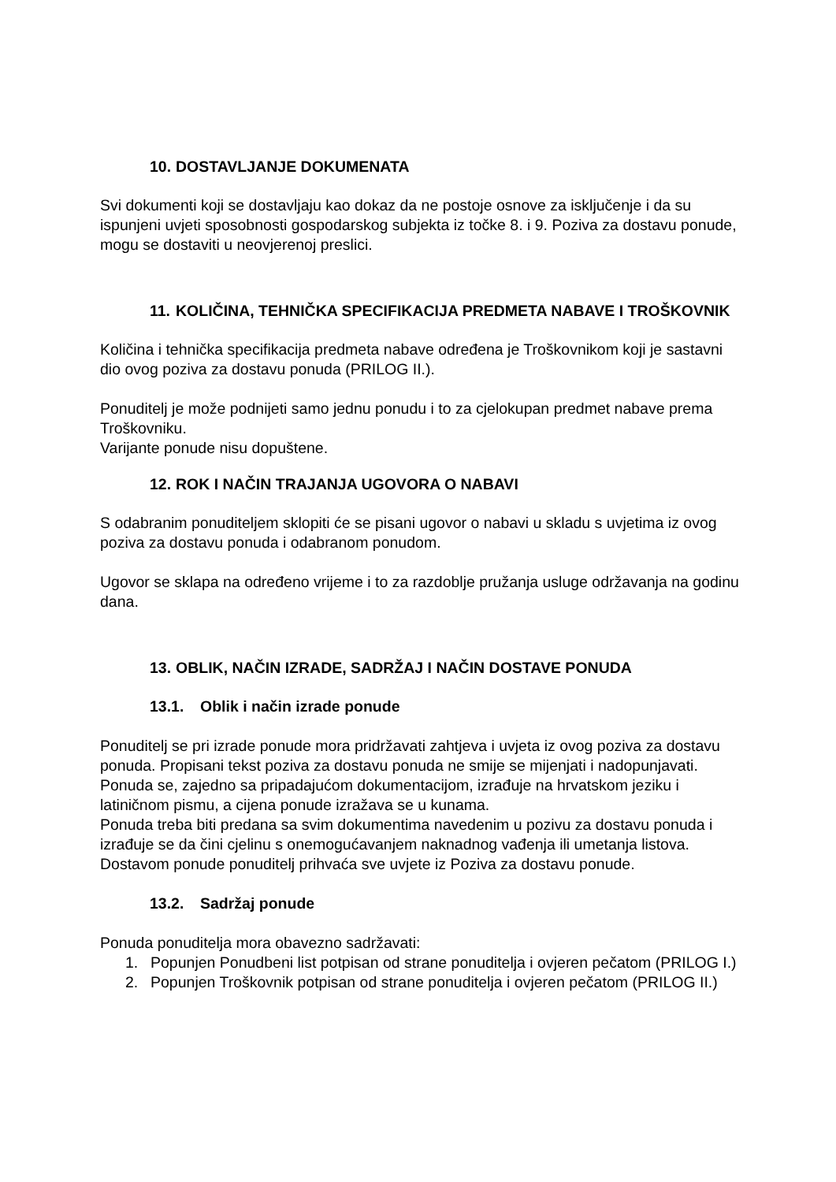10. DOSTAVLJANJE DOKUMENATA
Svi dokumenti koji se dostavljaju kao dokaz da ne postoje osnove za isključenje i da su ispunjeni uvjeti sposobnosti gospodarskog subjekta iz točke 8. i 9. Poziva za dostavu ponude, mogu se dostaviti u neovjerenoj preslici.
11. KOLIČINA, TEHNIČKA SPECIFIKACIJA PREDMETA NABAVE I TROŠKOVNIK
Količina i tehnička specifikacija predmeta nabave određena je Troškovnikom koji je sastavni dio ovog poziva za dostavu ponuda (PRILOG II.).
Ponuditelj je može podnijeti samo jednu ponudu i to za cjelokupan predmet nabave prema Troškovniku.
Varijante ponude nisu dopuštene.
12. ROK I NAČIN TRAJANJA UGOVORA O NABAVI
S odabranim ponuditeljem sklopiti će se pisani ugovor o nabavi u skladu s uvjetima iz ovog poziva za dostavu ponuda i odabranom ponudom.
Ugovor se sklapa na određeno vrijeme i to za razdoblje pružanja usluge održavanja na godinu dana.
13. OBLIK, NAČIN IZRADE, SADRŽAJ I NAČIN DOSTAVE PONUDA
13.1. Oblik i način izrade ponude
Ponuditelj se pri izrade ponude mora pridržavati zahtjeva i uvjeta iz ovog poziva za dostavu ponuda. Propisani tekst poziva za dostavu ponuda ne smije se mijenjati i nadopunjavati.
Ponuda se, zajedno sa pripadajućom dokumentacijom, izrađuje na hrvatskom jeziku i latiničnom pismu, a cijena ponude izražava se u kunama.
Ponuda treba biti predana sa svim dokumentima navedenim u pozivu za dostavu ponuda i izrađuje se da čini cjelinu s onemogućavanjem naknadnog vađenja ili umetanja listova.
Dostavom ponude ponuditelj prihvaća sve uvjete iz Poziva za dostavu ponude.
13.2. Sadržaj ponude
Ponuda ponuditelja mora obavezno sadržavati:
1. Popunjen Ponudbeni list potpisan od strane ponuditelja i ovjeren pečatom (PRILOG I.)
2. Popunjen Troškovnik potpisan od strane ponuditelja i ovjeren pečatom (PRILOG II.)